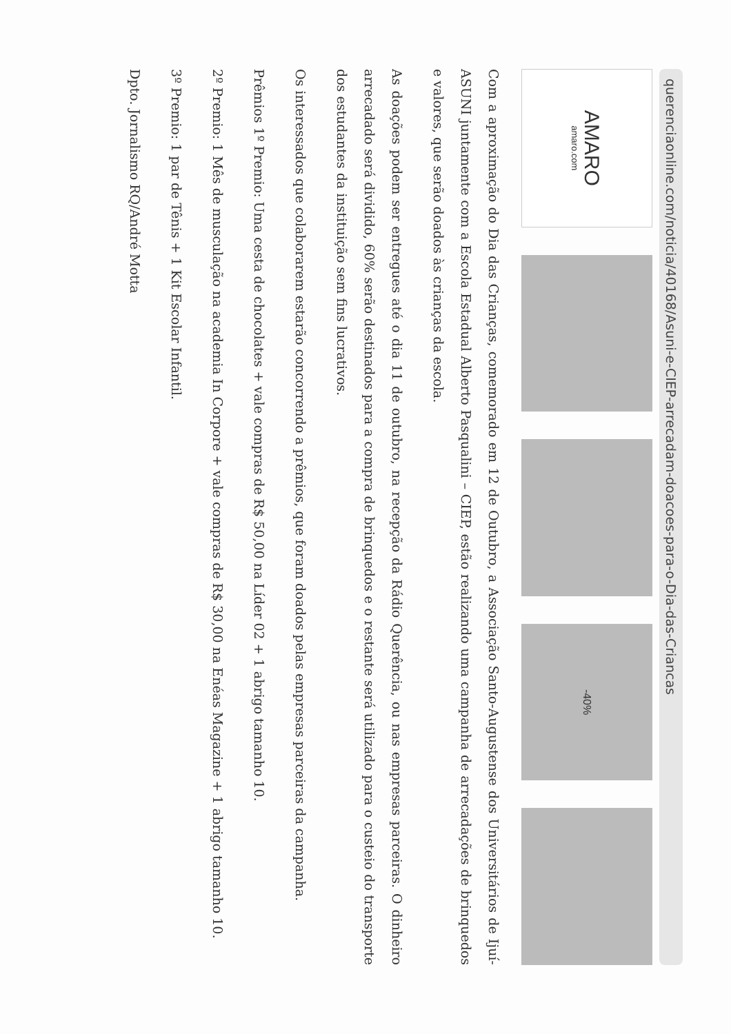querenciaonline.com/noticia/40168/Asuni-e-CIEP-arrecadam-doacoes-para-o-Dia-das-Criancas
AMARO
amaro.com
-40%
Com a aproximação do Dia das Crianças, comemorado em 12 de Outubro, a Associação Santo-Augustense dos Universitários de Ijuí- ASUNI juntamente com a Escola Estadual Alberto Pasqualini – CIEP, estão realizando uma campanha de arrecadações de brinquedos e valores, que serão doados às crianças da escola.
As doações podem ser entregues até o dia 11 de outubro, na recepção da Rádio Querência, ou nas empresas parceiras. O dinheiro arrecadado será dividido, 60% serão destinados para a compra de brinquedos e o restante será utilizado para o custeio do transporte dos estudantes da instituição sem fins lucrativos.
Os interessados que colaborarem estarão concorrendo a prêmios, que foram doados pelas empresas parceiras da campanha.
Prêmios 1º Premio: Uma cesta de chocolates + vale compras de R$ 50,00 na Líder 02 + 1 abrigo tamanho 10.
2º Premio: 1 Mês de musculação na academia In Corpore + vale compras de R$ 30,00 na Enéas Magazine + 1 abrigo tamanho 10.
3º Premio: 1 par de Tênis + 1 Kit Escolar Infantil.
Dpto. Jornalismo RQ/André Motta